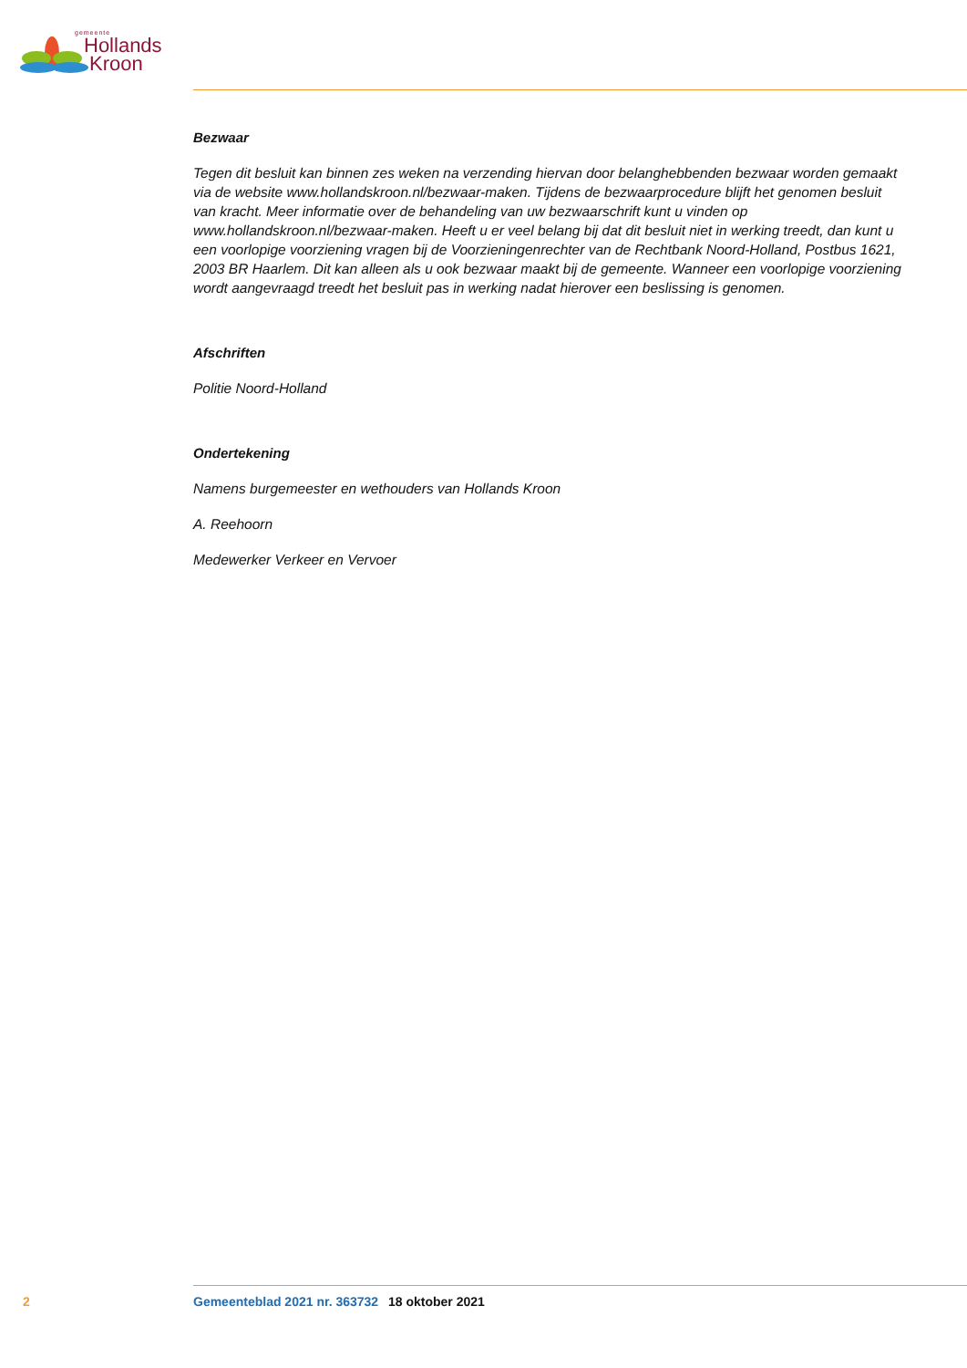gemeente
Hollands
Kroon
Bezwaar
Tegen dit besluit kan binnen zes weken na verzending hiervan door belanghebbenden bezwaar worden gemaakt via de website www.hollandskroon.nl/bezwaar-maken. Tijdens de bezwaarprocedure blijft het genomen besluit van kracht. Meer informatie over de behandeling van uw bezwaarschrift kunt u vinden op www.hollandskroon.nl/bezwaar-maken. Heeft u er veel belang bij dat dit besluit niet in werking treedt, dan kunt u een voorlopige voorziening vragen bij de Voorzieningenrechter van de Rechtbank Noord-Holland, Postbus 1621, 2003 BR Haarlem. Dit kan alleen als u ook bezwaar maakt bij de gemeente. Wanneer een voorlopige voorziening wordt aangevraagd treedt het besluit pas in werking nadat hierover een beslissing is genomen.
Afschriften
Politie Noord-Holland
Ondertekening
Namens burgemeester en wethouders van Hollands Kroon
A. Reehoorn
Medewerker Verkeer en Vervoer
2 Gemeenteblad 2021 nr. 363732 18 oktober 2021